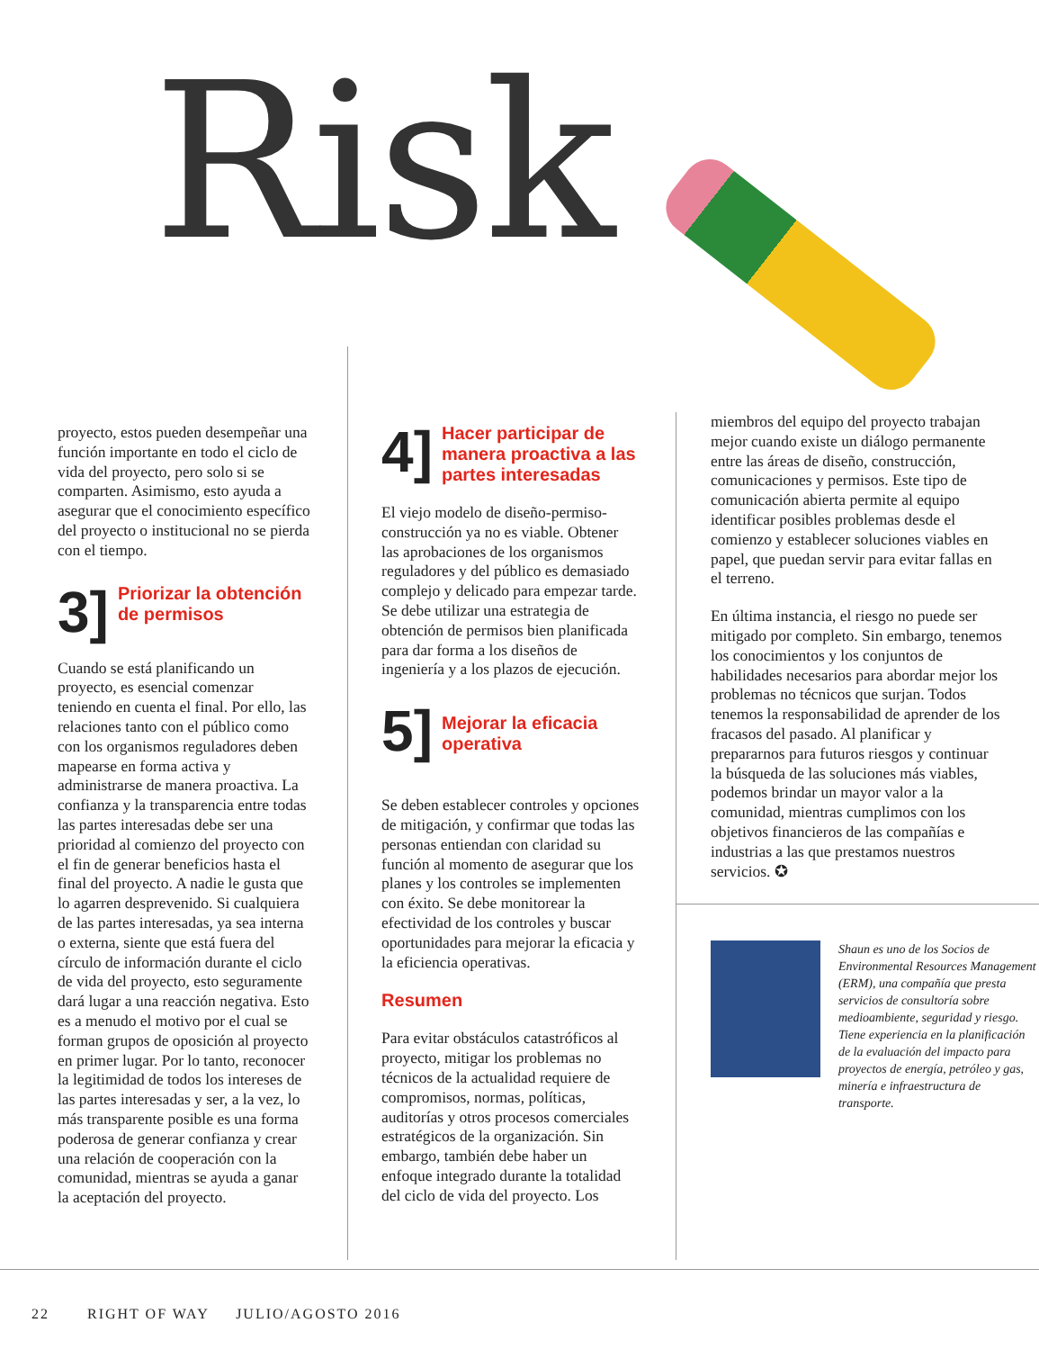Risk
proyecto, estos pueden desempeñar una función importante en todo el ciclo de vida del proyecto, pero solo si se comparten. Asimismo, esto ayuda a asegurar que el conocimiento específico del proyecto o institucional no se pierda con el tiempo.
3] Priorizar la obtención de permisos
Cuando se está planificando un proyecto, es esencial comenzar teniendo en cuenta el final. Por ello, las relaciones tanto con el público como con los organismos reguladores deben mapearse en forma activa y administrarse de manera proactiva. La confianza y la transparencia entre todas las partes interesadas debe ser una prioridad al comienzo del proyecto con el fin de generar beneficios hasta el final del proyecto. A nadie le gusta que lo agarren desprevenido. Si cualquiera de las partes interesadas, ya sea interna o externa, siente que está fuera del círculo de información durante el ciclo de vida del proyecto, esto seguramente dará lugar a una reacción negativa. Esto es a menudo el motivo por el cual se forman grupos de oposición al proyecto en primer lugar. Por lo tanto, reconocer la legitimidad de todos los intereses de las partes interesadas y ser, a la vez, lo más transparente posible es una forma poderosa de generar confianza y crear una relación de cooperación con la comunidad, mientras se ayuda a ganar la aceptación del proyecto.
4] Hacer participar de manera proactiva a las partes interesadas
El viejo modelo de diseño-permiso-construcción ya no es viable. Obtener las aprobaciones de los organismos reguladores y del público es demasiado complejo y delicado para empezar tarde. Se debe utilizar una estrategia de obtención de permisos bien planificada para dar forma a los diseños de ingeniería y a los plazos de ejecución.
5] Mejorar la eficacia operativa
Se deben establecer controles y opciones de mitigación, y confirmar que todas las personas entiendan con claridad su función al momento de asegurar que los planes y los controles se implementen con éxito. Se debe monitorear la efectividad de los controles y buscar oportunidades para mejorar la eficacia y la eficiencia operativas.
Resumen
Para evitar obstáculos catastróficos al proyecto, mitigar los problemas no técnicos de la actualidad requiere de compromisos, normas, políticas, auditorías y otros procesos comerciales estratégicos de la organización. Sin embargo, también debe haber un enfoque integrado durante la totalidad del ciclo de vida del proyecto. Los
miembros del equipo del proyecto trabajan mejor cuando existe un diálogo permanente entre las áreas de diseño, construcción, comunicaciones y permisos. Este tipo de comunicación abierta permite al equipo identificar posibles problemas desde el comienzo y establecer soluciones viables en papel, que puedan servir para evitar fallas en el terreno.
En última instancia, el riesgo no puede ser mitigado por completo. Sin embargo, tenemos los conocimientos y los conjuntos de habilidades necesarios para abordar mejor los problemas no técnicos que surjan. Todos tenemos la responsabilidad de aprender de los fracasos del pasado. Al planificar y prepararnos para futuros riesgos y continuar la búsqueda de las soluciones más viables, podemos brindar un mayor valor a la comunidad, mientras cumplimos con los objetivos financieros de las compañías e industrias a las que prestamos nuestros servicios. ✪
Shaun es uno de los Socios de Environmental Resources Management (ERM), una compañía que presta servicios de consultoría sobre medioambiente, seguridad y riesgo. Tiene experiencia en la planificación de la evaluación del impacto para proyectos de energía, petróleo y gas, minería e infraestructura de transporte.
22 RIGHT OF WAY JULIO/AGOSTO 2016